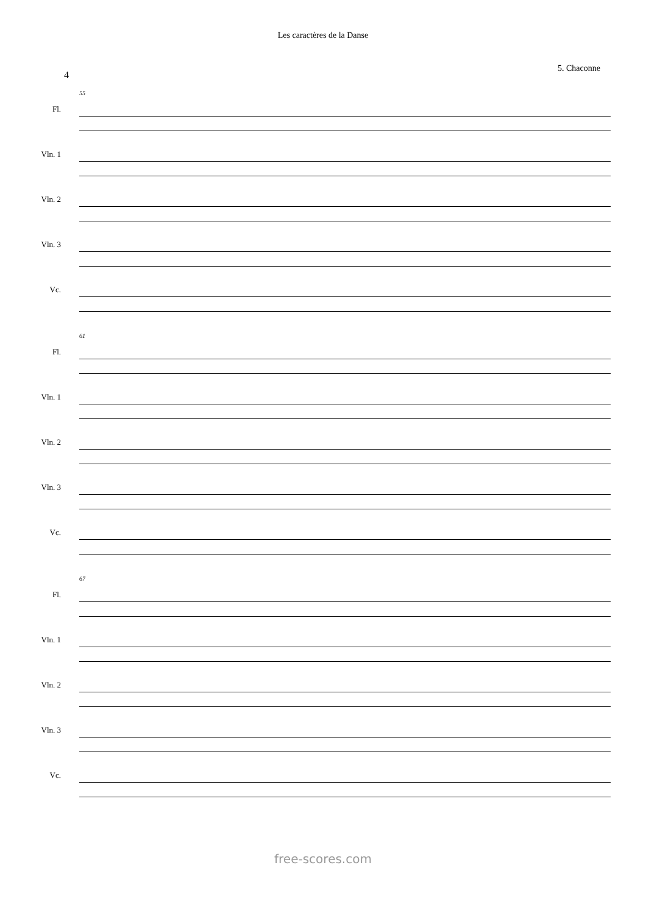Les caractères de la Danse
5. Chaconne
4
Fl.
Vln. 1
Vln. 2
Vln. 3
Vc.
55
Fl.
Vln. 1
Vln. 2
Vln. 3
Vc.
61
Fl.
Vln. 1
Vln. 2
Vln. 3
Vc.
67
free-scores.com